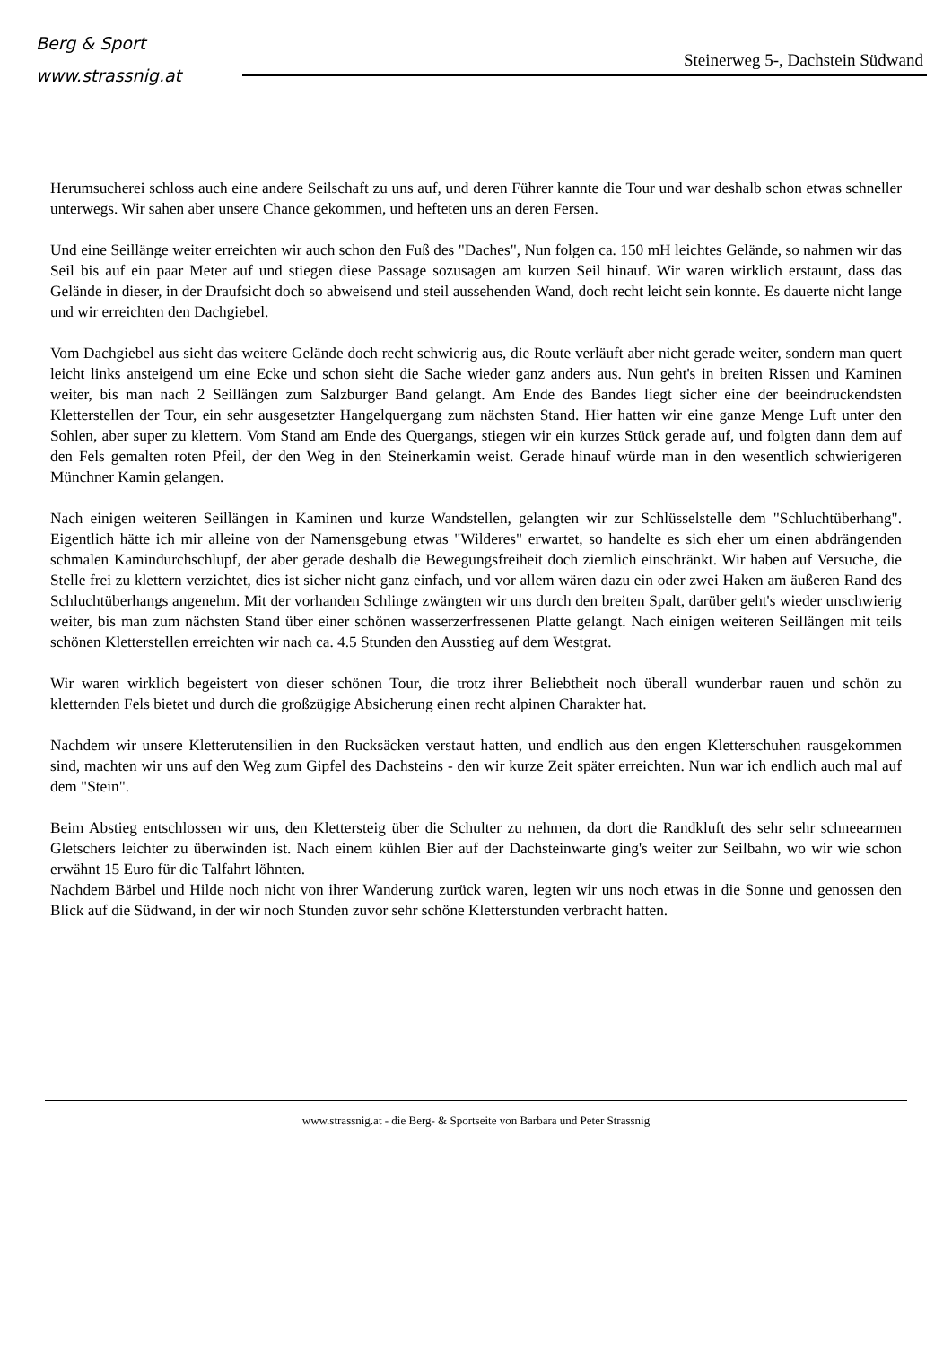Berg & Sport
www.strassnig.at
Steinerweg 5-, Dachstein Südwand
Herumsucherei schloss auch eine andere Seilschaft zu uns auf, und deren Führer kannte die Tour und war deshalb schon etwas schneller unterwegs. Wir sahen aber unsere Chance gekommen, und hefteten uns an deren Fersen.
Und eine Seillänge weiter erreichten wir auch schon den Fuß des "Daches", Nun folgen ca. 150 mH leichtes Gelände, so nahmen wir das Seil bis auf ein paar Meter auf und stiegen diese Passage sozusagen am kurzen Seil hinauf. Wir waren wirklich erstaunt, dass das Gelände in dieser, in der Draufsicht doch so abweisend und steil aussehenden Wand, doch recht leicht sein konnte. Es dauerte nicht lange und wir erreichten den Dachgiebel.
Vom Dachgiebel aus sieht das weitere Gelände doch recht schwierig aus, die Route verläuft aber nicht gerade weiter, sondern man quert leicht links ansteigend um eine Ecke und schon sieht die Sache wieder ganz anders aus. Nun geht's in breiten Rissen und Kaminen weiter, bis man nach 2 Seillängen zum Salzburger Band gelangt. Am Ende des Bandes liegt sicher eine der beeindruckendsten Kletterstellen der Tour, ein sehr ausgesetzter Hangelquergang zum nächsten Stand. Hier hatten wir eine ganze Menge Luft unter den Sohlen, aber super zu klettern. Vom Stand am Ende des Quergangs, stiegen wir ein kurzes Stück gerade auf, und folgten dann dem auf den Fels gemalten roten Pfeil, der den Weg in den Steinerkamin weist. Gerade hinauf würde man in den wesentlich schwierigeren Münchner Kamin gelangen.
Nach einigen weiteren Seillängen in Kaminen und kurze Wandstellen, gelangten wir zur Schlüsselstelle dem "Schluchtüberhang". Eigentlich hätte ich mir alleine von der Namensgebung etwas "Wilderes" erwartet, so handelte es sich eher um einen abdrängenden schmalen Kamindurchschlupf, der aber gerade deshalb die Bewegungsfreiheit doch ziemlich einschränkt. Wir haben auf Versuche, die Stelle frei zu klettern verzichtet, dies ist sicher nicht ganz einfach, und vor allem wären dazu ein oder zwei Haken am äußeren Rand des Schluchtüberhangs angenehm. Mit der vorhanden Schlinge zwängten wir uns durch den breiten Spalt, darüber geht's wieder unschwierig weiter, bis man zum nächsten Stand über einer schönen wasserzerfressenen Platte gelangt. Nach einigen weiteren Seillängen mit teils schönen Kletterstellen erreichten wir nach ca. 4.5 Stunden den Ausstieg auf dem Westgrat.
Wir waren wirklich begeistert von dieser schönen Tour, die trotz ihrer Beliebtheit noch überall wunderbar rauen und schön zu kletternden Fels bietet und durch die großzügige Absicherung einen recht alpinen Charakter hat.
Nachdem wir unsere Kletterutensilien in den Rucksäcken verstaut hatten, und endlich aus den engen Kletterschuhen rausgekommen sind, machten wir uns auf den Weg zum Gipfel des Dachsteins - den wir kurze Zeit später erreichten. Nun war ich endlich auch mal auf dem "Stein".
Beim Abstieg entschlossen wir uns, den Klettersteig über die Schulter zu nehmen, da dort die Randkluft des sehr sehr schneearmen Gletschers leichter zu überwinden ist. Nach einem kühlen Bier auf der Dachsteinwarte ging's weiter zur Seilbahn, wo wir wie schon erwähnt 15 Euro für die Talfahrt löhnten.
Nachdem Bärbel und Hilde noch nicht von ihrer Wanderung zurück waren, legten wir uns noch etwas in die Sonne und genossen den Blick auf die Südwand, in der wir noch Stunden zuvor sehr schöne Kletterstunden verbracht hatten.
www.strassnig.at - die Berg- & Sportseite von Barbara und Peter Strassnig